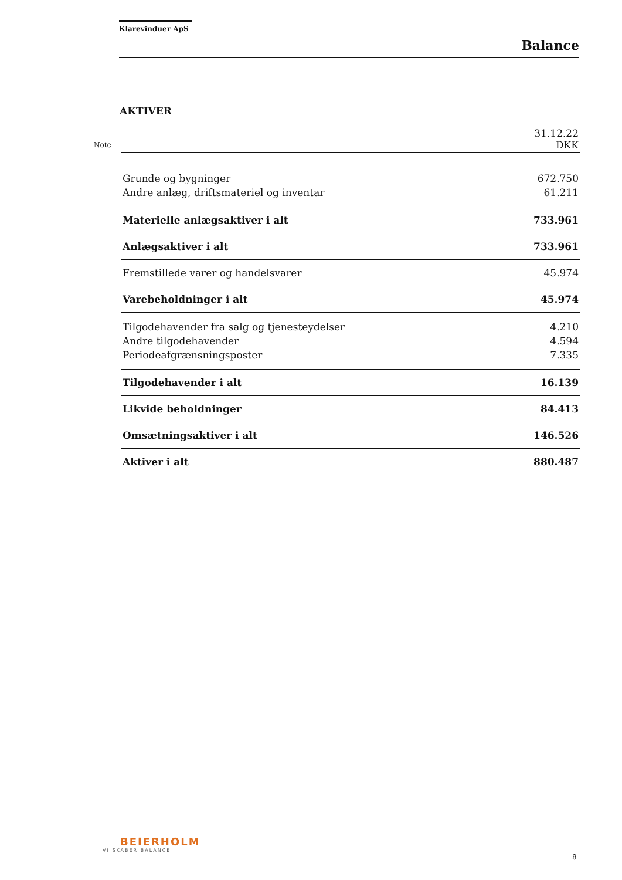Klarevinduer ApS
Balance
AKTIVER
| Note | | 31.12.22 DKK |
| | Grunde og bygninger | 672.750 |
| | Andre anlæg, driftsmateriel og inventar | 61.211 |
| | Materielle anlægsaktiver i alt | 733.961 |
| | Anlægsaktiver i alt | 733.961 |
| | Fremstillede varer og handelsvarer | 45.974 |
| | Varebeholdninger i alt | 45.974 |
| | Tilgodehavender fra salg og tjenesteydelser | 4.210 |
| | Andre tilgodehavender | 4.594 |
| | Periodeafgrænsningsposter | 7.335 |
| | Tilgodehavender i alt | 16.139 |
| | Likvide beholdninger | 84.413 |
| | Omsætningsaktiver i alt | 146.526 |
| | Aktiver i alt | 880.487 |
BEIERHOLM
VI SKABER BALANCE
8